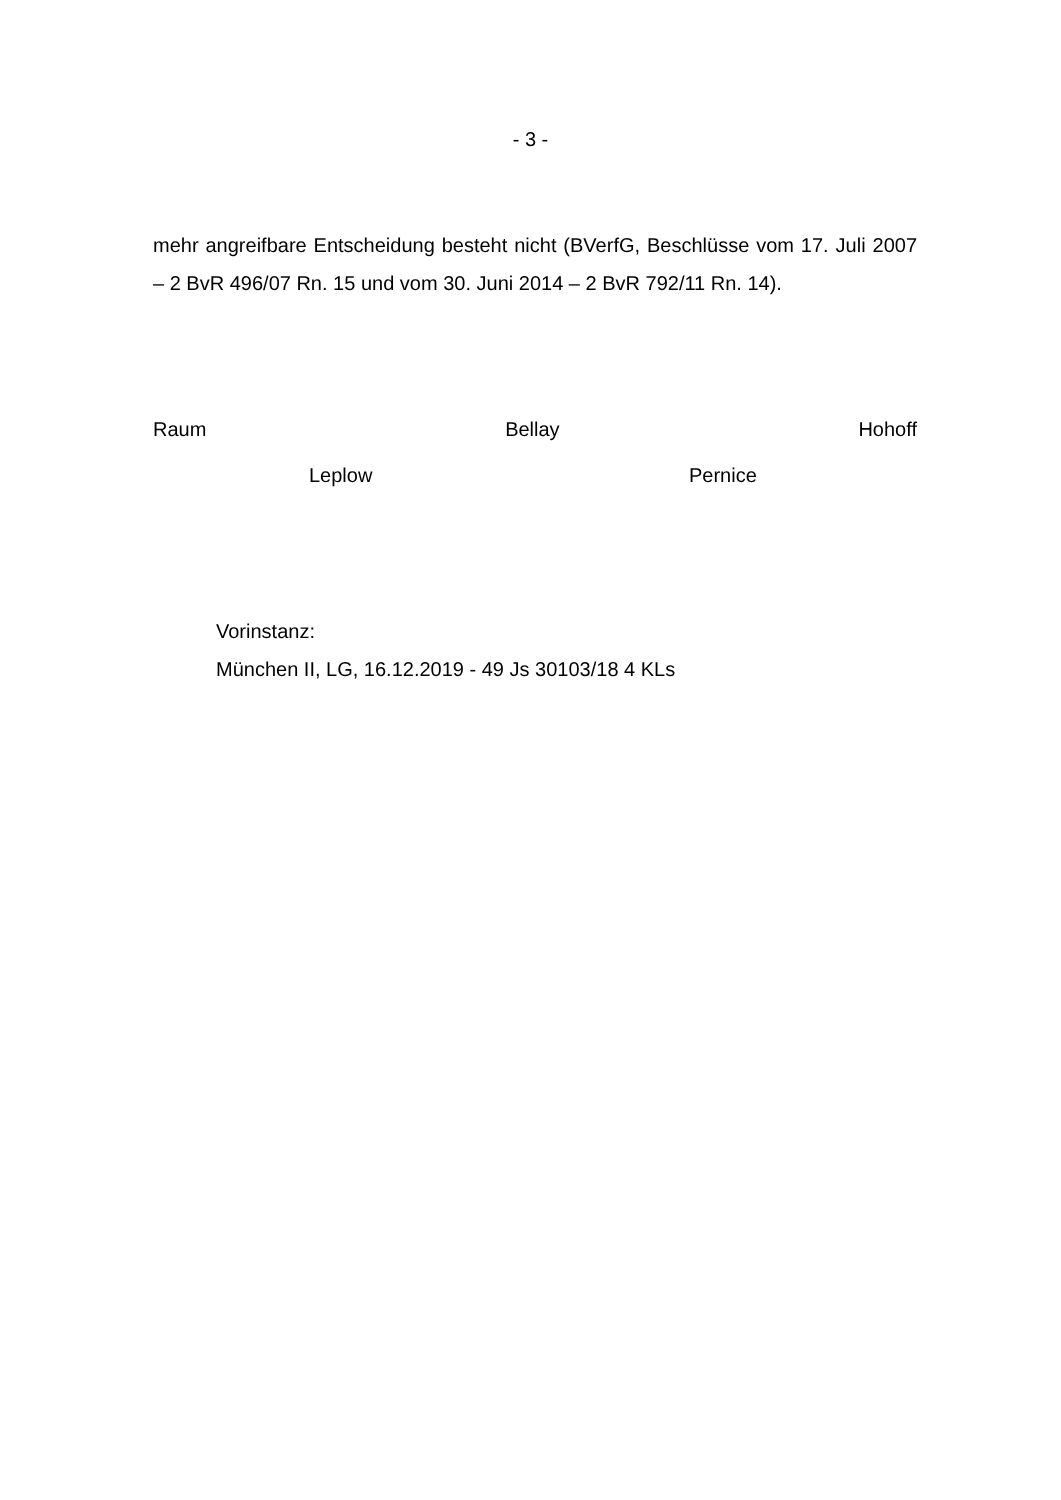- 3 -
mehr angreifbare Entscheidung besteht nicht (BVerfG, Beschlüsse vom 17. Juli 2007 – 2 BvR 496/07 Rn. 15 und vom 30. Juni 2014 – 2 BvR 792/11 Rn. 14).
Raum Bellay Hohoff
Leplow Pernice
Vorinstanz:
München II, LG, 16.12.2019 - 49 Js 30103/18 4 KLs